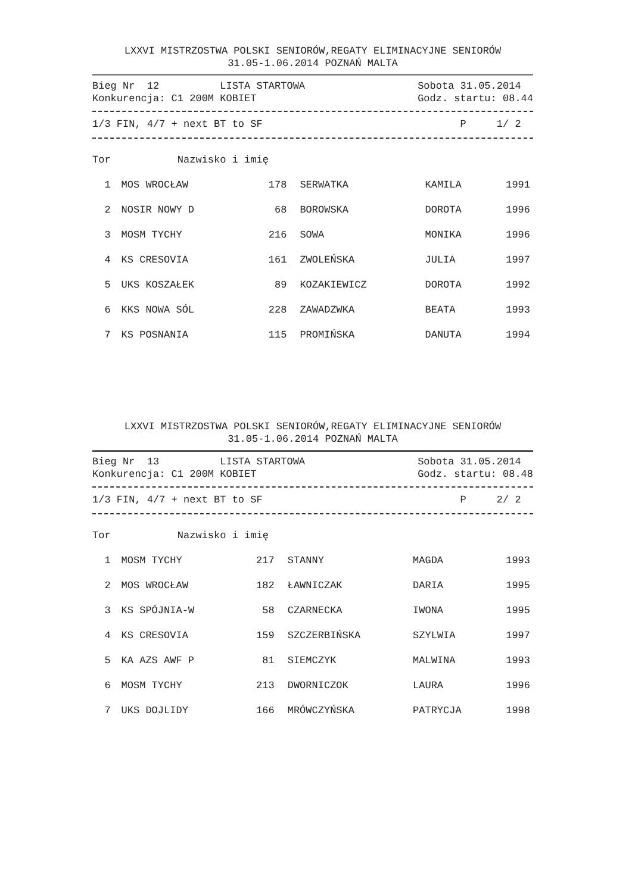LXXVI MISTRZOSTWA POLSKI SENIORÓW,REGATY ELIMINACYJNE SENIORÓW
31.05-1.06.2014 POZNAŃ MALTA
Bieg Nr 12 LISTA STARTOWA Sobota 31.05.2014
Konkurencja: C1 200M KOBIET Godz. startu: 08.44
1/3 FIN, 4/7 + next BT to SF P 1/ 2
| Tor | Nazwisko i imię | | | | |
| --- | --- | --- | --- | --- | --- |
| 1 | MOS WROCŁAW | 178 | SERWATKA | KAMILA | 1991 |
| 2 | NOSIR NOWY D | 68 | BOROWSKA | DOROTA | 1996 |
| 3 | MOSM TYCHY | 216 | SOWA | MONIKA | 1996 |
| 4 | KS CRESOVIA | 161 | ZWOLEŃSKA | JULIA | 1997 |
| 5 | UKS KOSZAŁEK | 89 | KOZAKIEWICZ | DOROTA | 1992 |
| 6 | KKS NOWA SÓL | 228 | ZAWADZWKA | BEATA | 1993 |
| 7 | KS POSNANIA | 115 | PROMIŃSKA | DANUTA | 1994 |
LXXVI MISTRZOSTWA POLSKI SENIORÓW,REGATY ELIMINACYJNE SENIORÓW
31.05-1.06.2014 POZNAŃ MALTA
Bieg Nr 13 LISTA STARTOWA Sobota 31.05.2014
Konkurencja: C1 200M KOBIET Godz. startu: 08.48
1/3 FIN, 4/7 + next BT to SF P 2/ 2
| Tor | Nazwisko i imię | | | | |
| --- | --- | --- | --- | --- | --- |
| 1 | MOSM TYCHY | 217 | STANNY | MAGDA | 1993 |
| 2 | MOS WROCŁAW | 182 | ŁAWNICZAK | DARIA | 1995 |
| 3 | KS SPÓJNIA-W | 58 | CZARNECKA | IWONA | 1995 |
| 4 | KS CRESOVIA | 159 | SZCZERBIŃSKA | SZYLWIA | 1997 |
| 5 | KA AZS AWF P | 81 | SIEMCZYK | MALWINA | 1993 |
| 6 | MOSM TYCHY | 213 | DWORNICZOK | LAURA | 1996 |
| 7 | UKS DOJLIDY | 166 | MRÓWCZYŃSKA | PATRYCJA | 1998 |